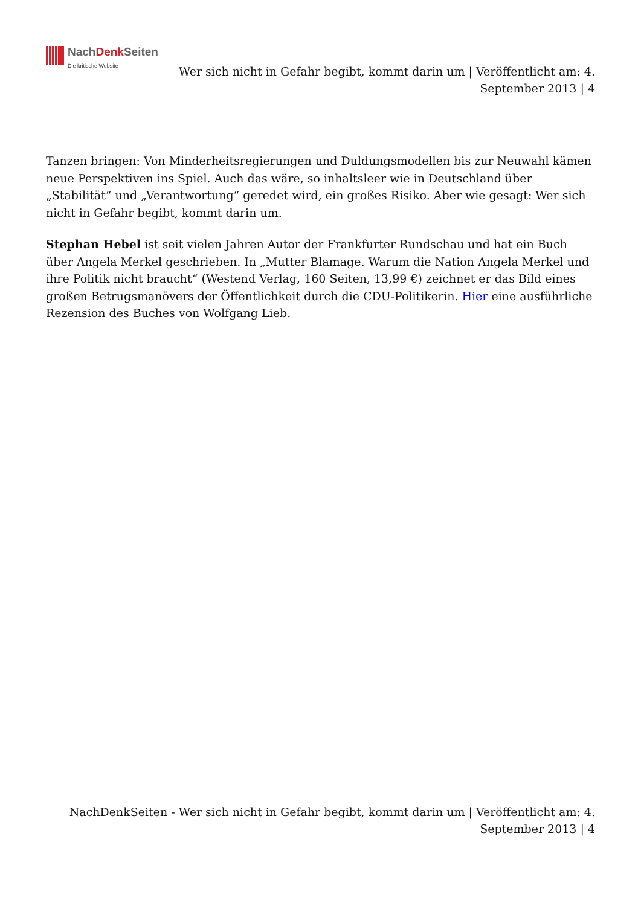NachDenk Seiten
Die kritische Website
Wer sich nicht in Gefahr begibt, kommt darin um | Veröffentlicht am: 4. September 2013 | 4
Tanzen bringen: Von Minderheitsregierungen und Duldungsmodellen bis zur Neuwahl kämen neue Perspektiven ins Spiel. Auch das wäre, so inhaltsleer wie in Deutschland über „Stabilität“ und „Verantwortung“ geredet wird, ein großes Risiko. Aber wie gesagt: Wer sich nicht in Gefahr begibt, kommt darin um.
Stephan Hebel ist seit vielen Jahren Autor der Frankfurter Rundschau und hat ein Buch über Angela Merkel geschrieben. In „Mutter Blamage. Warum die Nation Angela Merkel und ihre Politik nicht braucht“ (Westend Verlag, 160 Seiten, 13,99 €) zeichnet er das Bild eines großen Betrugsmanövers der Öffentlichkeit durch die CDU-Politikerin. Hier eine ausführliche Rezension des Buches von Wolfgang Lieb.
NachDenkSeiten - Wer sich nicht in Gefahr begibt, kommt darin um | Veröffentlicht am: 4. September 2013 | 4